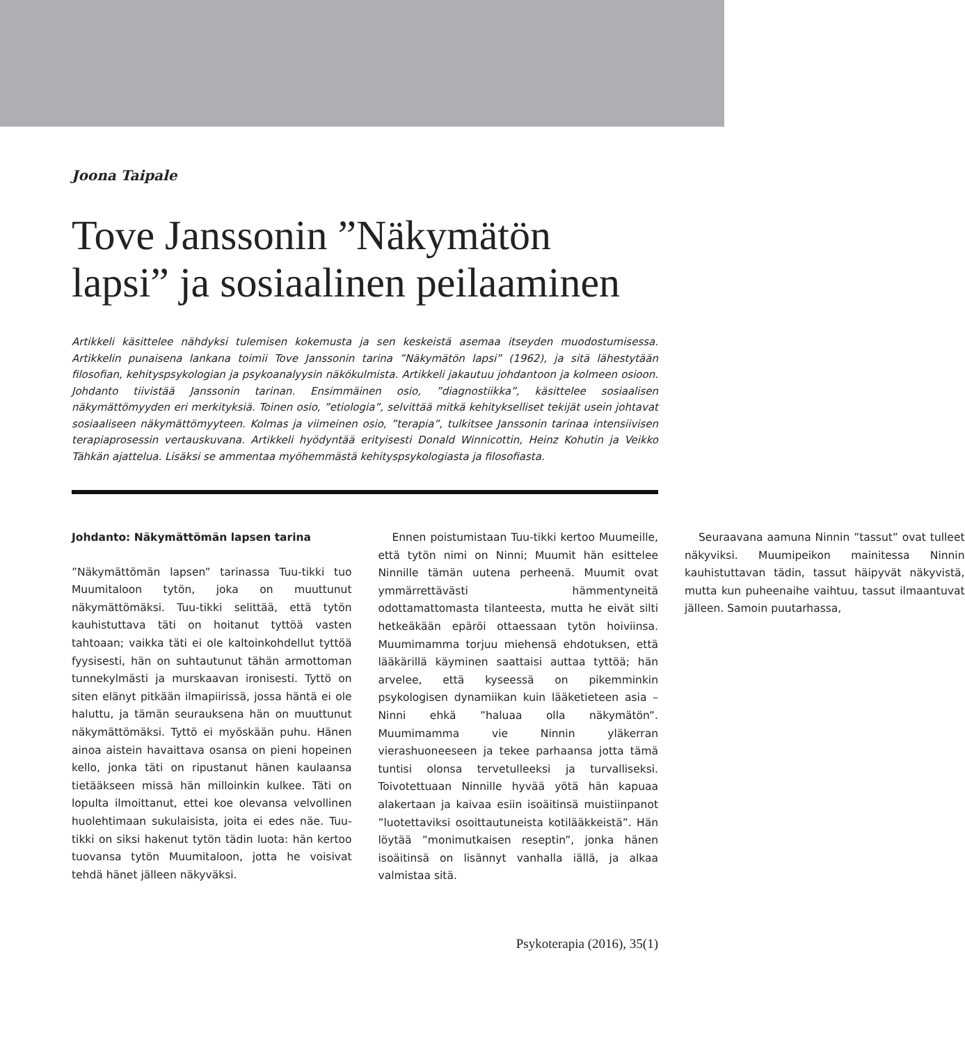Joona Taipale
Tove Janssonin ”Näkymätön lapsi” ja sosiaalinen peilaaminen
Artikkeli käsittelee nähdyksi tulemisen kokemusta ja sen keskeistä asemaa itseyden muodostumisessa. Artikkelin punaisena lankana toimii Tove Janssonin tarina ”Näkymätön lapsi” (1962), ja sitä lähestytään filosofian, kehityspsykologian ja psykoanalyysin näkökulmista. Artikkeli jakautuu johdantoon ja kolmeen osioon. Johdanto tiivistää Janssonin tarinan. Ensimmäinen osio, ”diagnostiikka”, käsittelee sosiaalisen näkymättömyyden eri merkityksiä. Toinen osio, ”etiologia”, selvittää mitkä kehitykselliset tekijät usein johtavat sosiaaliseen näkymättömyyteen. Kolmas ja viimeinen osio, ”terapia”, tulkitsee Janssonin tarinaa intensiivisen terapiaprosessin vertauskuvana. Artikkeli hyödyntää erityisesti Donald Winnicottin, Heinz Kohutin ja Veikko Tähkän ajattelua. Lisäksi se ammentaa myöhemmästä kehityspsykologiasta ja filosofiasta.
Johdanto: Näkymättömän lapsen tarina
”Näkymättömän lapsen” tarinassa Tuu-tikki tuo Muumitaloon tytön, joka on muuttunut näkymättömäksi. Tuu-tikki selittää, että tytön kauhistuttava täti on hoitanut tyttöä vasten tahtoaan; vaikka täti ei ole kaltoinkohdellut tyttöä fyysisesti, hän on suhtautunut tähän armottoman tunnekylmästi ja murskaavan ironisesti. Tyttö on siten elänyt pitkään ilmapiirissä, jossa häntä ei ole haluttu, ja tämän seurauksena hän on muuttunut näkymättömäksi. Tyttö ei myöskään puhu. Hänen ainoa aistein havaittava osansa on pieni hopeinen kello, jonka täti on ripustanut hänen kaulaansa tietääkseen missä hän milloinkin kulkee. Täti on lopulta ilmoittanut, ettei koe olevansa velvollinen huolehtimaan sukulaisista, joita ei edes näe. Tuu-tikki on siksi hakenut tytön tädin luota: hän kertoo tuovansa tytön Muumitaloon, jotta he voisivat tehdä hänet jälleen näkyväksi.
Ennen poistumistaan Tuu-tikki kertoo Muumeille, että tytön nimi on Ninni; Muumit hän esittelee Ninnille tämän uutena perheenä. Muumit ovat ymmärrettävästi hämmentyneitä odottamattomasta tilanteesta, mutta he eivät silti hetkeäkään epäröi ottaessaan tytön hoiviinsa. Muumimamma torjuu miehensä ehdotuksen, että lääkärillä käyminen saattaisi auttaa tyttöä; hän arvelee, että kyseessä on pikemminkin psykologisen dynamiikan kuin lääketieteen asia – Ninni ehkä ”haluaa olla näkymätön”. Muumimamma vie Ninnin yläkerran vierashuoneeseen ja tekee parhaansa jotta tämä tuntisi olonsa tervetulleeksi ja turvalliseksi. Toivotettuaan Ninnille hyvää yötä hän kapuaa alakertaan ja kaivaa esiin isoäitinsä muistiinpanot ”luotettaviksi osoittautuneista kotilääkkeistä”. Hän löytää ”monimutkaisen reseptin”, jonka hänen isoäitinsä on lisännyt vanhalla iällä, ja alkaa valmistaa sitä.
Seuraavana aamuna Ninnin ”tassut” ovat tulleet näkyviksi. Muumipeikon mainitessa Ninnin kauhistuttavan tädin, tassut häipyvät näkyvistä, mutta kun puheenaihe vaihtuu, tassut ilmaantuvat jälleen. Samoin puutarhassa,
Psykoterapia (2016), 35(1)